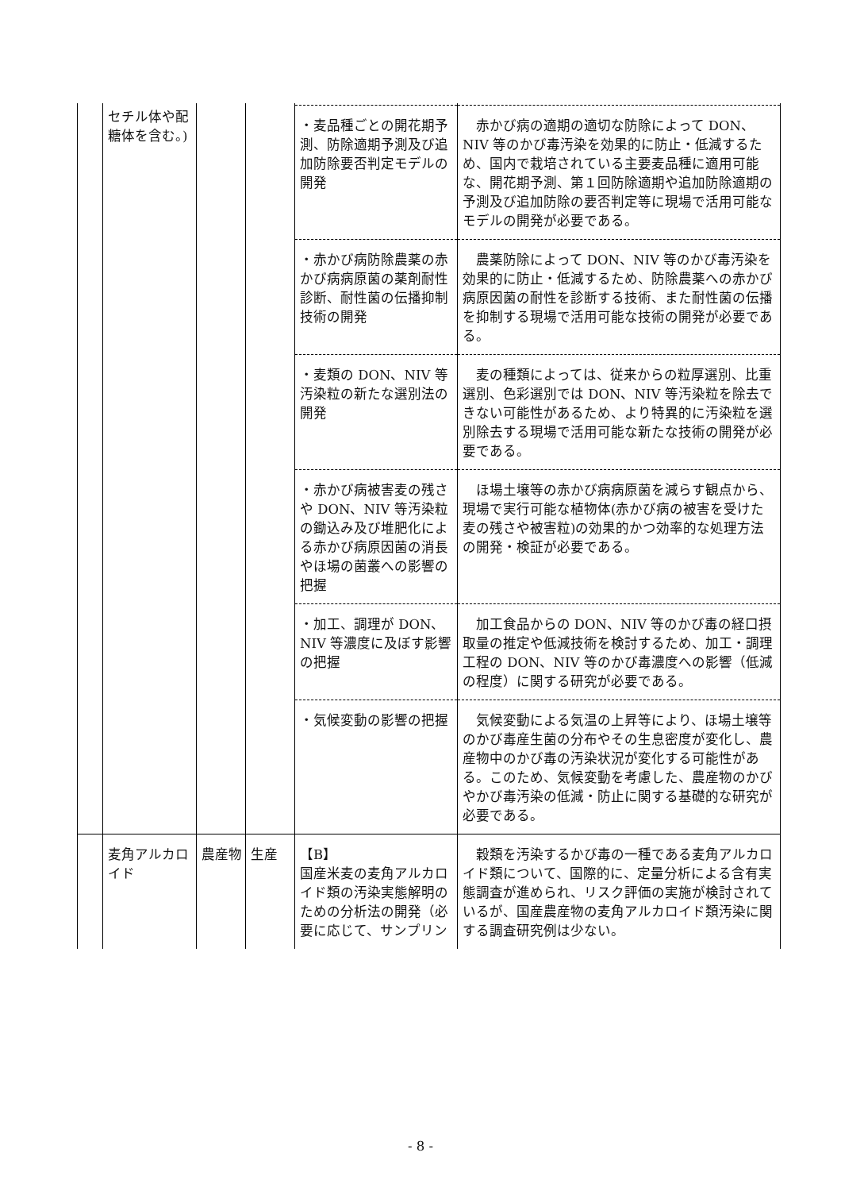| | セチル体や配糖体を含む。) | | | | |
| | | | | ・麦品種ごとの開花期予測、防除適期予測及び追加防除要否判定モデルの開発 | 赤かび病の適期の適切な防除によって DON、NIV 等のかび毒汚染を効果的に防止・低減するため、国内で栽培されている主要麦品種に適用可能な、開花期予測、第１回防除適期や追加防除適期の予測及び追加防除の要否判定等に現場で活用可能なモデルの開発が必要である。 |
| | | | | ・赤かび病防除農薬の赤かび病病原菌の薬剤耐性診断、耐性菌の伝播抑制技術の開発 | 農薬防除によって DON、NIV 等のかび毒汚染を効果的に防止・低減するため、防除農薬への赤かび病原因菌の耐性を診断する技術、また耐性菌の伝播を抑制する現場で活用可能な技術の開発が必要である。 |
| | | | | ・麦類の DON、NIV 等汚染粒の新たな選別法の開発 | 麦の種類によっては、従来からの粒厚選別、比重選別、色彩選別では DON、NIV 等汚染粒を除去できない可能性があるため、より特異的に汚染粒を選別除去する現場で活用可能な新たな技術の開発が必要である。 |
| | | | | ・赤かび病被害麦の残さや DON、NIV 等汚染粒の鋤込み及び堆肥化による赤かび病原因菌の消長やほ場の菌叢への影響の把握 | ほ場土壌等の赤かび病病原菌を減らす観点から、現場で実行可能な植物体(赤かび病の被害を受けた麦の残さや被害粒)の効果的かつ効率的な処理方法の開発・検証が必要である。 |
| | | | | ・加工、調理が DON、NIV 等濃度に及ぼす影響の把握 | 加工食品からの DON、NIV 等のかび毒の経口摂取量の推定や低減技術を検討するため、加工・調理工程の DON、NIV 等のかび毒濃度への影響（低減の程度）に関する研究が必要である。 |
| | | | | ・気候変動の影響の把握 | 気候変動による気温の上昇等により、ほ場土壌等のかび毒産生菌の分布やその生息密度が変化し、農産物中のかび毒の汚染状況が変化する可能性がある。このため、気候変動を考慮した、農産物のかびやかび毒汚染の低減・防止に関する基礎的な研究が必要である。 |
| | 麦角アルカロイド | 農産物 | 生産 | 【B】 国産米麦の麦角アルカロイド類の汚染実態解明のための分析法の開発（必要に応じて、サンプリン | 穀類を汚染するかび毒の一種である麦角アルカロイド類について、国際的に、定量分析による含有実態調査が進められ、リスク評価の実施が検討されているが、国産農産物の麦角アルカロイド類汚染に関する調査研究例は少ない。 |
- 8 -